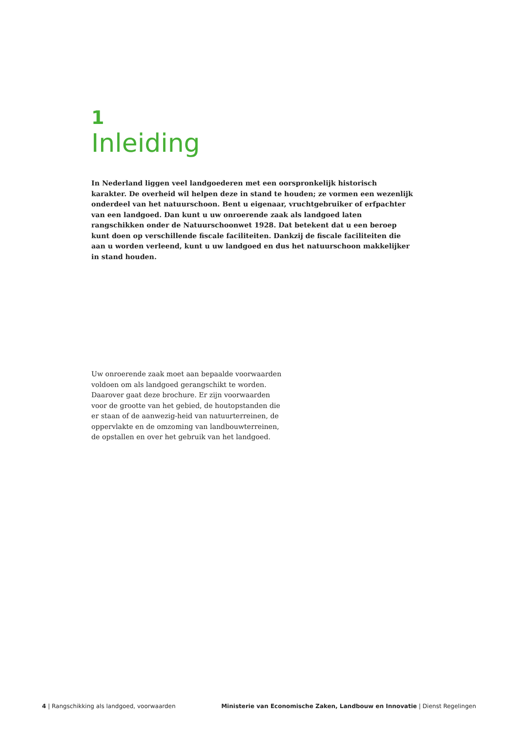1
Inleiding
In Nederland liggen veel landgoederen met een oorspronkelijk historisch karakter. De overheid wil helpen deze in stand te houden; ze vormen een wezenlijk onderdeel van het natuurschoon. Bent u eigenaar, vruchtgebruiker of erfpachter van een landgoed. Dan kunt u uw onroerende zaak als landgoed laten rangschikken onder de Natuurschoonwet 1928. Dat betekent dat u een beroep kunt doen op verschillende fiscale faciliteiten. Dankzij de fiscale faciliteiten die aan u worden verleend, kunt u uw landgoed en dus het natuurschoon makkelijker in stand houden.
Uw onroerende zaak moet aan bepaalde voorwaarden voldoen om als landgoed gerangschikt te worden. Daarover gaat deze brochure. Er zijn voorwaarden voor de grootte van het gebied, de houtopstanden die er staan of de aanwezig-heid van natuurterreinen, de oppervlakte en de omzoming van landbouwterreinen, de opstallen en over het gebruik van het landgoed.
4 | Rangschikking als landgoed, voorwaarden Ministerie van Economische Zaken, Landbouw en Innovatie | Dienst Regelingen